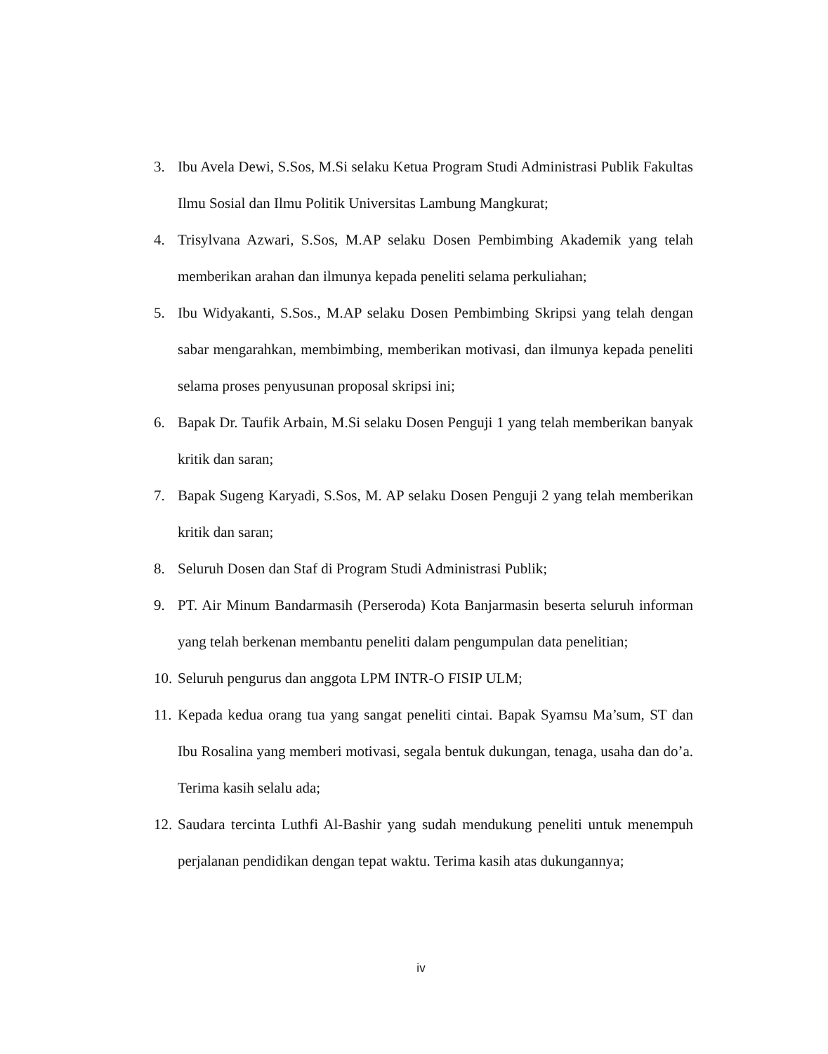3. Ibu Avela Dewi, S.Sos, M.Si selaku Ketua Program Studi Administrasi Publik Fakultas Ilmu Sosial dan Ilmu Politik Universitas Lambung Mangkurat;
4. Trisylvana Azwari, S.Sos, M.AP selaku Dosen Pembimbing Akademik yang telah memberikan arahan dan ilmunya kepada peneliti selama perkuliahan;
5. Ibu Widyakanti, S.Sos., M.AP selaku Dosen Pembimbing Skripsi yang telah dengan sabar mengarahkan, membimbing, memberikan motivasi, dan ilmunya kepada peneliti selama proses penyusunan proposal skripsi ini;
6. Bapak Dr. Taufik Arbain, M.Si selaku Dosen Penguji 1 yang telah memberikan banyak kritik dan saran;
7. Bapak Sugeng Karyadi, S.Sos, M. AP selaku Dosen Penguji 2 yang telah memberikan kritik dan saran;
8. Seluruh Dosen dan Staf di Program Studi Administrasi Publik;
9. PT. Air Minum Bandarmasih (Perseroda) Kota Banjarmasin beserta seluruh informan yang telah berkenan membantu peneliti dalam pengumpulan data penelitian;
10. Seluruh pengurus dan anggota LPM INTR-O FISIP ULM;
11. Kepada kedua orang tua yang sangat peneliti cintai. Bapak Syamsu Ma’sum, ST dan Ibu Rosalina yang memberi motivasi, segala bentuk dukungan, tenaga, usaha dan do’a. Terima kasih selalu ada;
12. Saudara tercinta Luthfi Al-Bashir yang sudah mendukung peneliti untuk menempuh perjalanan pendidikan dengan tepat waktu. Terima kasih atas dukungannya;
iv